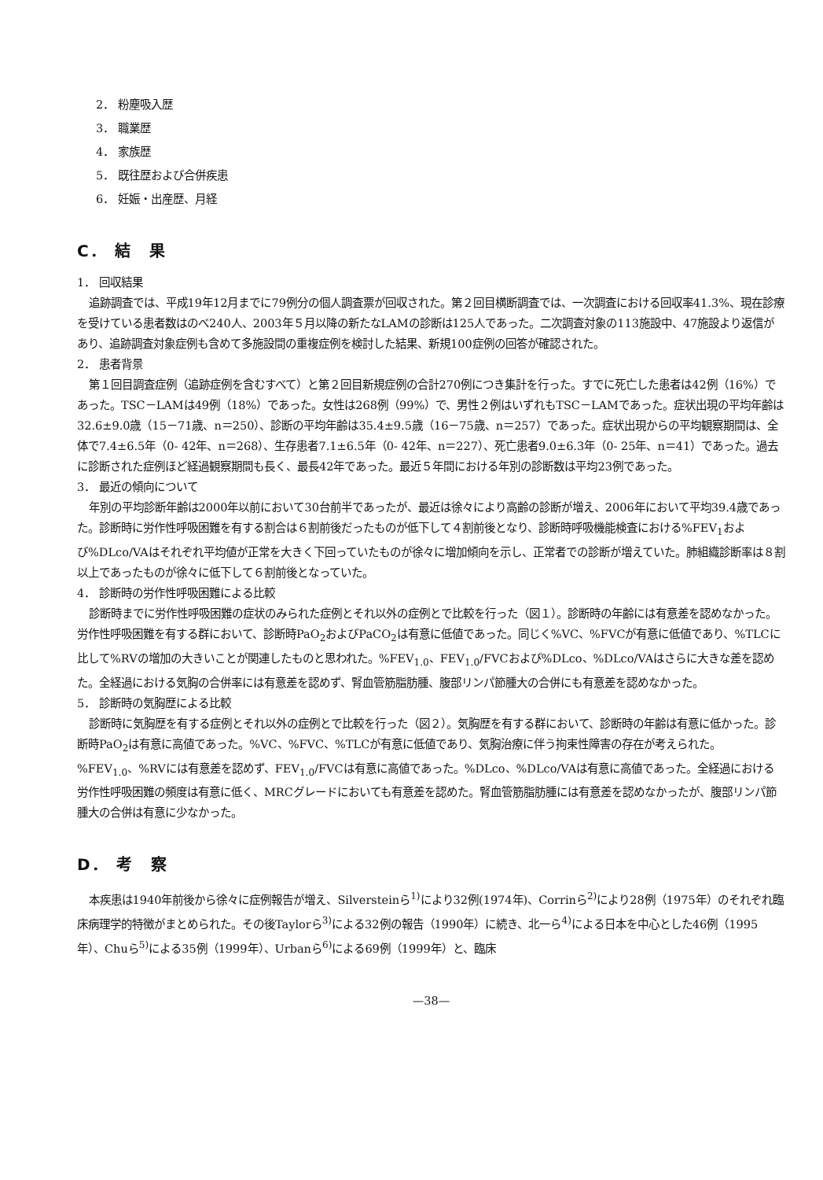2． 粉塵吸入歴
3． 職業歴
4． 家族歴
5． 既往歴および合併疾患
6． 妊娠・出産歴、月経
C． 結　果
1． 回収結果
追跡調査では、平成19年12月までに79例分の個人調査票が回収された。第２回目横断調査では、一次調査における回収率41.3%、現在診療を受けている患者数はのべ240人、2003年５月以降の新たなLAMの診断は125人であった。二次調査対象の113施設中、47施設より返信があり、追跡調査対象症例も含めて多施設間の重複症例を検討した結果、新規100症例の回答が確認された。
2． 患者背景
第１回目調査症例（追跡症例を含むすべて）と第２回目新規症例の合計270例につき集計を行った。すでに死亡した患者は42例（16%）であった。TSC－LAMは49例（18%）であった。女性は268例（99%）で、男性２例はいずれもTSC－LAMであった。症状出現の平均年齢は32.6±9.0歳（15－71歳、n＝250）、診断の平均年齢は35.4±9.5歳（16－75歳、n＝257）であった。症状出現からの平均観察期間は、全体で7.4±6.5年（0- 42年、n＝268）、生存患者7.1±6.5年（0- 42年、n＝227）、死亡患者9.0±6.3年（0- 25年、n＝41）であった。過去に診断された症例ほど経過観察期間も長く、最長42年であった。最近５年間における年別の診断数は平均23例であった。
3． 最近の傾向について
年別の平均診断年齢は2000年以前において30台前半であったが、最近は徐々により高齢の診断が増え、2006年において平均39.4歳であった。診断時に労作性呼吸困難を有する割合は６割前後だったものが低下して４割前後となり、診断時呼吸機能検査における%FEV<sub>1</sub>および%DLco/VAはそれぞれ平均値が正常を大きく下回っていたものが徐々に増加傾向を示し、正常者での診断が増えていた。肺組織診断率は８割以上であったものが徐々に低下して６割前後となっていた。
4． 診断時の労作性呼吸困難による比較
診断時までに労作性呼吸困難の症状のみられた症例とそれ以外の症例とで比較を行った（図１）。診断時の年齢には有意差を認めなかった。労作性呼吸困難を有する群において、診断時PaO<sub>2</sub>およびPaCO<sub>2</sub>は有意に低値であった。同じく%VC、%FVCが有意に低値であり、%TLCに比して%RVの増加の大きいことが関連したものと思われた。%FEV<sub>1.0</sub>、FEV<sub>1.0</sub>/FVCおよび%DLco、%DLco/VAはさらに大きな差を認めた。全経過における気胸の合併率には有意差を認めず、腎血管筋脂肪腫、腹部リンパ節腫大の合併にも有意差を認めなかった。
5． 診断時の気胸歴による比較
診断時に気胸歴を有する症例とそれ以外の症例とで比較を行った（図２）。気胸歴を有する群において、診断時の年齢は有意に低かった。診断時PaO<sub>2</sub>は有意に高値であった。%VC、%FVC、%TLCが有意に低値であり、気胸治療に伴う拘束性障害の存在が考えられた。%FEV<sub>1.0</sub>、%RVには有意差を認めず、FEV<sub>1.0</sub>/FVCは有意に高値であった。%DLco、%DLco/VAは有意に高値であった。全経過における労作性呼吸困難の頻度は有意に低く、MRCグレードにおいても有意差を認めた。腎血管筋脂肪腫には有意差を認めなかったが、腹部リンパ節腫大の合併は有意に少なかった。
D． 考　察
本疾患は1940年前後から徐々に症例報告が増え、Silversteinら<sup>1)</sup>により32例(1974年)、Corrinら<sup>2)</sup>により28例（1975年）のそれぞれ臨床病理学的特徴がまとめられた。その後Taylorら<sup>3)</sup>による32例の報告（1990年）に続き、北一ら<sup>4)</sup>による日本を中心とした46例（1995年）、Chuら<sup>5)</sup>による35例（1999年）、Urbanら<sup>6)</sup>による69例（1999年）と、臨床
—38—